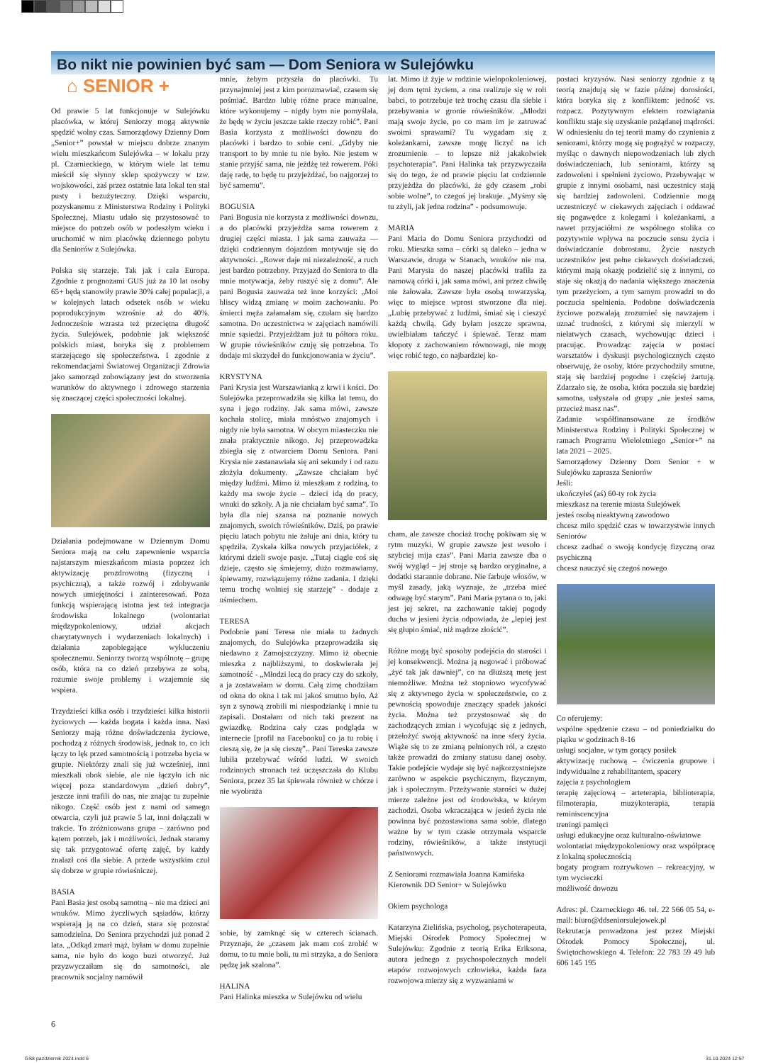Bo nikt nie powinien być sam — Dom Seniora w Sulejówku
⌂ SENIOR +
Od prawie 5 lat funkcjonuje w Sulejówku placówka, w której Seniorzy mogą aktywnie spędzić wolny czas. Samorządowy Dzienny Dom „Senior+” powstał w miejscu dobrze znanym wielu mieszkańcom Sulejówka – w lokalu przy pl. Czarnieckiego, w którym wiele lat temu mieścił się słynny sklep spożywczy w tzw. wojskowości, zaś przez ostatnie lata lokal ten stał pusty i bezużyteczny. Dzięki wsparciu, pozyskanemu z Ministerstwa Rodziny i Polityki Społecznej, Miastu udało się przystosować to miejsce do potrzeb osób w podeszłym wieku i uruchomić w nim placówkę dziennego pobytu dla Seniorów z Sulejówka.
Polska się starzeje. Tak jak i cała Europa. Zgodnie z prognozami GUS już za 10 lat osoby 65+ będą stanowiły prawie 30% całej populacji, a w kolejnych latach odsetek osób w wieku poprodukcyjnym wzrośnie aż do 40%. Jednocześnie wzrasta też przeciętna długość życia. Sulejówek, podobnie jak większość polskich miast, boryka się z problemem starzejącego się społeczeństwa. I zgodnie z rekomendacjami Światowej Organizacji Zdrowia jako samorząd zobowiązany jest do stworzenia warunków do aktywnego i zdrowego starzenia się znaczącej części społeczności lokalnej.
Działania podejmowane w Dziennym Domu Seniora mają na celu zapewnienie wsparcia najstarszym mieszkańcom miasta poprzez ich aktywizację prozdrowotną (fizyczną i psychiczną), a także rozwój i zdobywanie nowych umiejętności i zainteresowań. Poza funkcją wspierającą istotna jest też integracja środowiska lokalnego (wolontariat międzypokoleniowy, udział akcjach charytatywnych i wydarzeniach lokalnych) i działania zapobiegające wykluczeniu społecznemu. Seniorzy tworzą wspólnotę – grupę osób, która na co dzień przebywa ze sobą, rozumie swoje problemy i wzajemnie się wspiera.
Trzydzieści kilka osób i trzydzieści kilka historii życiowych — każda bogata i każda inna. Nasi Seniorzy mają różne doświadczenia życiowe, pochodzą z różnych środowisk, jednak to, co ich łączy to lęk przed samotnością i potrzeba bycia w grupie. Niektórzy znali się już wcześniej, inni mieszkali obok siebie, ale nie łączyło ich nic więcej poza standardowym „dzień dobry”, jeszcze inni trafili do nas, nie znając tu zupełnie nikogo. Część osób jest z nami od samego otwarcia, czyli już prawie 5 lat, inni dołączali w trakcie. To zróżnicowana grupa – zarówno pod kątem potrzeb, jak i możliwości. Jednak staramy się tak przygotować ofertę zajęć, by każdy znalazł coś dla siebie. A przede wszystkim czuł się dobrze w grupie rówieśniczej.
BASIA
Pani Basia jest osobą samotną – nie ma dzieci ani wnuków. Mimo życzliwych sąsiadów, którzy wspierają ją na co dzień, stara się pozostać samodzielna. Do Seniora przychodzi już ponad 2 lata. „Odkąd zmarł mąż, byłam w domu zupełnie sama, nie było do kogo buzi otworzyć. Już przyzwyczaiłam się do samotności, ale pracownik socjalny namówił
mnie, żebym przyszła do placówki. Tu przynajmniej jest z kim porozmawiać, czasem się pośmiać. Bardzo lubię różne prace manualne, które wykonujemy – nigdy bym nie pomyślała, że będę w życiu jeszcze takie rzeczy robić”. Pani Basia korzysta z możliwości dowozu do placówki i bardzo to sobie ceni. „Gdyby nie transport to by mnie tu nie było. Nie jestem w stanie przyjść sama, nie jeżdżę też rowerem. Póki daję radę, to będę tu przyjeżdżać, bo najgorzej to być samemu”.
BOGUSIA
Pani Bogusia nie korzysta z możliwości dowozu, a do placówki przyjeżdża sama rowerem z drugiej części miasta. I jak sama zauważa — dzięki codziennym dojazdom motywuje się do aktywności. „Rower daje mi niezależność, a ruch jest bardzo potrzebny. Przyjazd do Seniora to dla mnie motywacja, żeby ruszyć się z domu”. Ale pani Bogusia zauważa też inne korzyści: „Moi bliscy widzą zmianę w moim zachowaniu. Po śmierci męża załamałam się, czułam się bardzo samotna. Do uczestnictwa w zajęciach namówili mnie sąsiedzi. Przyjeżdżam już tu półtora roku. W grupie rówieśników czuję się potrzebna. To dodaje mi skrzydeł do funkcjonowania w życiu”.
KRYSTYNA
Pani Krysia jest Warszawianką z krwi i kości. Do Sulejówka przeprowadziła się kilka lat temu, do syna i jego rodziny. Jak sama mówi, zawsze kochała stolicę, miała mnóstwo znajomych i nigdy nie była samotna. W obcym miasteczku nie znała praktycznie nikogo. Jej przeprowadzka zbiegła się z otwarciem Domu Seniora. Pani Krysia nie zastanawiała się ani sekundy i od razu złożyła dokumenty. „Zawsze chciałam być między ludźmi. Mimo iż mieszkam z rodziną, to każdy ma swoje życie – dzieci idą do pracy, wnuki do szkoły. A ja nie chciałam być sama”. To była dla niej szansa na poznanie nowych znajomych, swoich rówieśników. Dziś, po prawie pięciu latach pobytu nie żałuje ani dnia, który tu spędziła. Zyskała kilka nowych przyjaciółek, z którymi dzieli swoje pasje. „Tutaj ciągle coś się dzieje, często się śmiejemy, dużo rozmawiamy, śpiewamy, rozwiązujemy różne zadania. I dzięki temu trochę wolniej się starzeję” - dodaje z uśmiechem.
TERESA
Podobnie pani Teresa nie miała tu żadnych znajomych, do Sulejówka przeprowadziła się niedawno z Zamojszczyzny. Mimo iż obecnie mieszka z najbliższymi, to doskwierała jej samotność - „Młodzi lecą do pracy czy do szkoły, a ja zostawałam w domu. Całą zimę chodziłam od okna do okna i tak mi jakoś smutno było. Aż syn z synową zrobili mi niespodziankę i mnie tu zapisali. Dostałam od nich taki prezent na gwiazdkę. Rodzina cały czas podgląda w internecie [profil na Facebooku] co ja tu robię i cieszą się, że ja się cieszę”.. Pani Tereska zawsze lubiła przebywać wśród ludzi. W swoich rodzinnych stronach też uczęszczała do Klubu Seniora, przez 35 lat śpiewała również w chórze i nie wyobraża
sobie, by zamknąć się w czterech ścianach. Przyznaje, że „czasem jak mam coś zrobić w domu, to tu mnie boli, tu mi strzyka, a do Seniora pędzę jak szalona”.
HALINA
Pani Halinka mieszka w Sulejówku od wielu
lat. Mimo iż żyje w rodzinie wielopokoleniowej, jej dom tętni życiem, a ona realizuje się w roli babci, to potrzebuje też trochę czasu dla siebie i przebywania w gronie rówieśników. „Młodzi mają swoje życie, po co mam im je zatruwać swoimi sprawami? Tu wygadam się z koleżankami, zawsze mogę liczyć na ich zrozumienie – to lepsze niż jakakolwiek psychoterapia”. Pani Halinka tak przyzwyczaiła się do tego, że od prawie pięciu lat codziennie przyjeżdża do placówki, że gdy czasem „robi sobie wolne”, to czegoś jej brakuje. „Myśmy się tu zżyli, jak jedna rodzina” - podsumowuje.
MARIA
Pani Maria do Domu Seniora przychodzi od roku. Mieszka sama – córki są daleko – jedna w Warszawie, druga w Stanach, wnuków nie ma. Pani Marysia do naszej placówki trafiła za namową córki i, jak sama mówi, ani przez chwilę nie żałowała. Zawsze była osobą towarzyską, więc to miejsce wprost stworzone dla niej. „Lubię przebywać z ludźmi, śmiać się i cieszyć każdą chwilą. Gdy byłam jeszcze sprawna, uwielbiałam tańczyć i śpiewać. Teraz mam kłopoty z zachowaniem równowagi, nie mogę więc robić tego, co najbardziej ko-
cham, ale zawsze chociaż trochę pokiwam się w rytm muzyki. W grupie zawsze jest wesoło i szybciej mija czas”. Pani Maria zawsze dba o swój wygląd – jej stroje są bardzo oryginalne, a dodatki starannie dobrane. Nie farbuje włosów, w myśl zasady, jaką wyznaje, że „trzeba mieć odwagę być starym”. Pani Maria pytana o to, jaki jest jej sekret, na zachowanie takiej pogody ducha w jesieni życia odpowiada, że „lepiej jest się głupio śmiać, niż mądrze złościć”.
Różne mogą być sposoby podejścia do starości i jej konsekwencji. Można ją negować i próbować „żyć tak jak dawniej”, co na dłuższą metę jest niemożliwe. Można też stopniowo wycofywać się z aktywnego życia w społeczeństwie, co z pewnością spowoduje znaczący spadek jakości życia. Można też przystosować się do zachodzących zmian i wycofując się z jednych, przełożyć swoją aktywność na inne sfery życia. Wiąże się to ze zmianą pełnionych ról, a często także prowadzi do zmiany statusu danej osoby. Takie podejście wydaje się być najkorzystniejsze zarówno w aspekcie psychicznym, fizycznym, jak i społecznym. Przeżywanie starości w dużej mierze zależne jest od środowiska, w którym zachodzi. Osoba wkraczająca w jesień życia nie powinna być pozostawiona sama sobie, dlatego ważne by w tym czasie otrzymała wsparcie rodziny, rówieśników, a także instytucji państwowych.
Z Seniorami rozmawiała Joanna Kamińska
Kierownik DD Senior+ w Sulejówku
Okiem psychologa
Katarzyna Zielińska, psycholog, psychoterapeuta, Miejski Ośrodek Pomocy Społecznej w Sulejówku: Zgodnie z teorią Erika Eriksona, autora jednego z psychospołecznych modeli etapów rozwojowych człowieka, każda faza rozwojowa mierzy się z wyzwaniami w
postaci kryzysów. Nasi seniorzy zgodnie z tą teorią znajdują się w fazie późnej dorosłości, która boryka się z konfliktem: jedność vs. rozpacz. Pozytywnym efektem rozwiązania konfliktu staje się uzyskanie pożądanej mądrości. W odniesieniu do tej teorii mamy do czynienia z seniorami, którzy mogą się pogrążyć w rozpaczy, myśląc o dawnych niepowodzeniach lub złych doświadczeniach, lub seniorami, którzy są zadowoleni i spełnieni życiowo. Przebywając w grupie z innymi osobami, nasi uczestnicy stają się bardziej zadowoleni. Codziennie mogą uczestniczyć w ciekawych zajęciach i oddawać się pogawędce z kolegami i koleżankami, a nawet przyjaciółmi ze wspólnego stolika co pozytywnie wpływa na poczucie sensu życia i doświadczanie dobrostanu. Życie naszych uczestników jest pełne ciekawych doświadczeń, którymi mają okazję podzielić się z innymi, co staje się okazją do nadania większego znaczenia tym przeżyciom, a tym samym prowadzi to do poczucia spełnienia. Podobne doświadczenia życiowe pozwalają zrozumieć się nawzajem i uznać trudności, z którymi się mierzyli w niełatwych czasach, wychowując dzieci i pracując. Prowadząc zajęcia w postaci warsztatów i dyskusji psychologicznych często obserwuję, że osoby, które przychodziły smutne, stają się bardziej pogodne i częściej żartują. Zdarzało się, że osoba, która poczuła się bardziej samotna, usłyszała od grupy „nie jesteś sama, przecież masz nas”.
Zadanie współfinansowane ze środków Ministerstwa Rodziny i Polityki Społecznej w ramach Programu Wieloletniego „Senior+” na lata 2021 – 2025.
Samorządowy Dzienny Dom Senior + w Sulejówku zaprasza Seniorów
Jeśli:
ukończyłeś (aś) 60-ty rok życia
mieszkasz na terenie miasta Sulejówek
jesteś osobą nieaktywną zawodowo
chcesz miło spędzić czas w towarzystwie innych Seniorów
chcesz zadbać o swoją kondycję fizyczną oraz psychiczną
chcesz nauczyć się czegoś nowego
Co oferujemy:
wspólne spędzenie czasu – od poniedziałku do piątku w godzinach 8-16
usługi socjalne, w tym gorący posiłek
aktywizację ruchową – ćwiczenia grupowe i indywidualne z rehabilitantem, spacery
zajęcia z psychologiem
terapię zajęciową – arteterapia, biblioterapia, filmoterapia, muzykoterapia, terapia reminiscencyjna
treningi pamięci
usługi edukacyjne oraz kulturalno-oświatowe
wolontariat międzypokoleniowy oraz współpracę z lokalną społecznością
bogaty program rozrywkowo – rekreacyjny, w tym wycieczki
możliwość dowozu
Adres: pl. Czarneckiego 46. tel. 22 566 05 54, e-mail: biuro@ddseniorsulejowek.pl
Rekrutacja prowadzona jest przez Miejski Ośrodek Pomocy Społecznej, ul. Świętochowskiego 4. Telefon: 22 783 59 49 lub 606 145 195
6
GS8 pazdziernik 2024.indd 6 31.10.2024 12:57